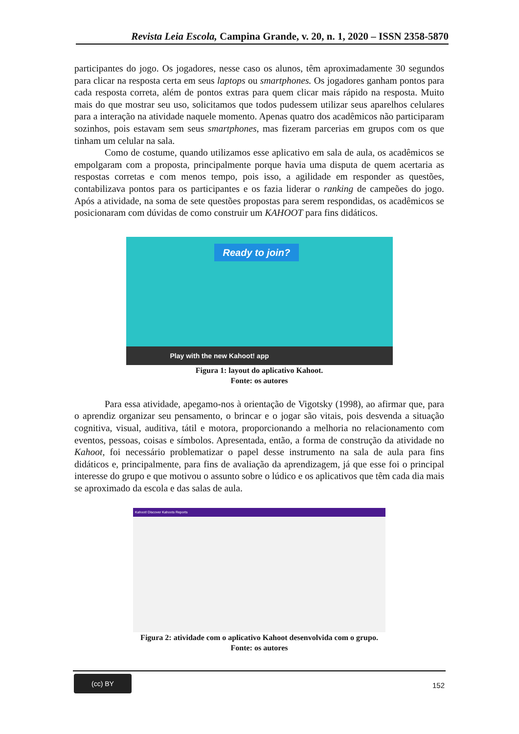Revista Leia Escola, Campina Grande, v. 20, n. 1, 2020 – ISSN 2358-5870
participantes do jogo. Os jogadores, nesse caso os alunos, têm aproximadamente 30 segundos para clicar na resposta certa em seus laptops ou smartphones. Os jogadores ganham pontos para cada resposta correta, além de pontos extras para quem clicar mais rápido na resposta. Muito mais do que mostrar seu uso, solicitamos que todos pudessem utilizar seus aparelhos celulares para a interação na atividade naquele momento. Apenas quatro dos acadêmicos não participaram sozinhos, pois estavam sem seus smartphones, mas fizeram parcerias em grupos com os que tinham um celular na sala.
Como de costume, quando utilizamos esse aplicativo em sala de aula, os acadêmicos se empolgaram com a proposta, principalmente porque havia uma disputa de quem acertaria as respostas corretas e com menos tempo, pois isso, a agilidade em responder as questões, contabilizava pontos para os participantes e os fazia liderar o ranking de campeões do jogo. Após a atividade, na soma de sete questões propostas para serem respondidas, os acadêmicos se posicionaram com dúvidas de como construir um KAHOOT para fins didáticos.
Ready to join?
Play with the new Kahoot! app
Figura 1: layout do aplicativo Kahoot.
Fonte: os autores
Para essa atividade, apegamo-nos à orientação de Vigotsky (1998), ao afirmar que, para o aprendiz organizar seu pensamento, o brincar e o jogar são vitais, pois desvenda a situação cognitiva, visual, auditiva, tátil e motora, proporcionando a melhoria no relacionamento com eventos, pessoas, coisas e símbolos. Apresentada, então, a forma de construção da atividade no Kahoot, foi necessário problematizar o papel desse instrumento na sala de aula para fins didáticos e, principalmente, para fins de avaliação da aprendizagem, já que esse foi o principal interesse do grupo e que motivou o assunto sobre o lúdico e os aplicativos que têm cada dia mais se aproximado da escola e das salas de aula.
Kahoot! Discover Kahoots Reports
Figura 2: atividade com o aplicativo Kahoot desenvolvida com o grupo.
Fonte: os autores
(cc) BY
152